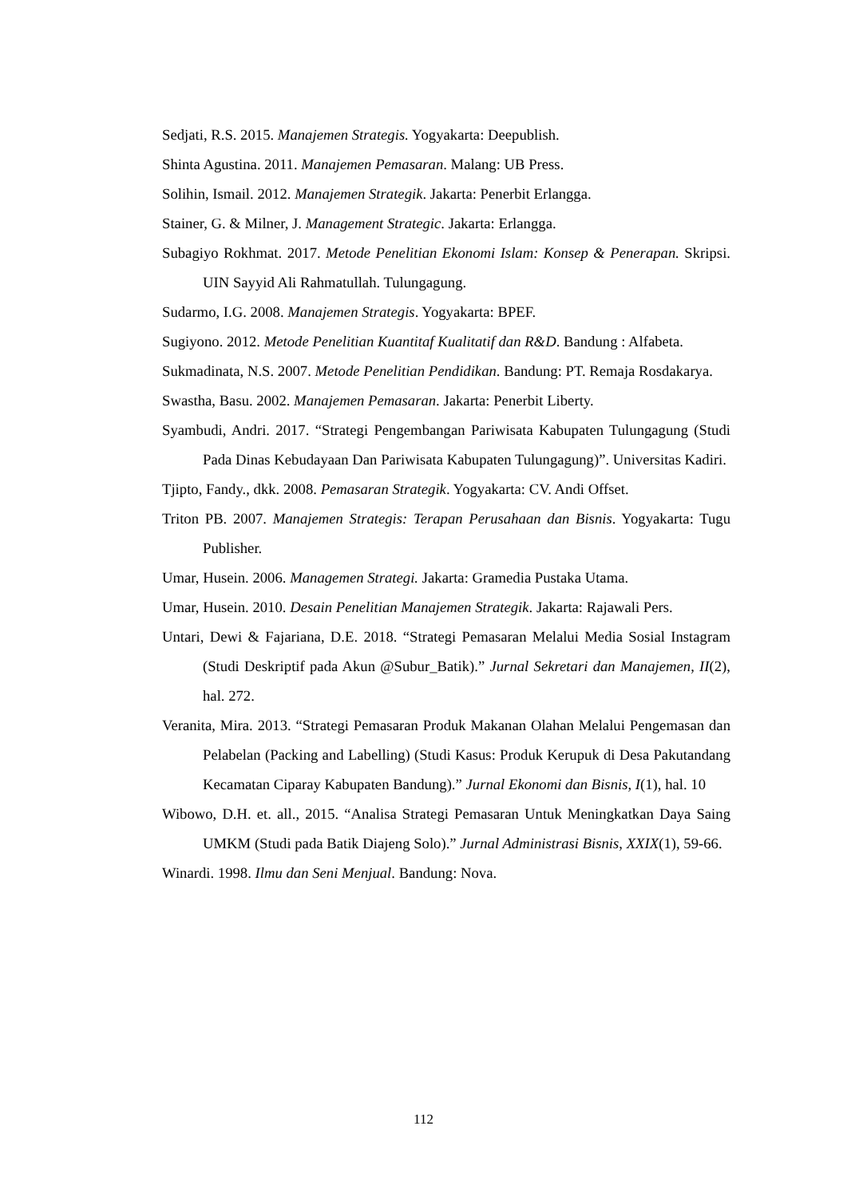Sedjati, R.S. 2015. Manajemen Strategis. Yogyakarta: Deepublish.
Shinta Agustina. 2011. Manajemen Pemasaran. Malang: UB Press.
Solihin, Ismail. 2012. Manajemen Strategik. Jakarta: Penerbit Erlangga.
Stainer, G. & Milner, J. Management Strategic. Jakarta: Erlangga.
Subagiyo Rokhmat. 2017. Metode Penelitian Ekonomi Islam: Konsep & Penerapan. Skripsi. UIN Sayyid Ali Rahmatullah. Tulungagung.
Sudarmo, I.G. 2008. Manajemen Strategis. Yogyakarta: BPEF.
Sugiyono. 2012. Metode Penelitian Kuantitaf Kualitatif dan R&D. Bandung : Alfabeta.
Sukmadinata, N.S. 2007. Metode Penelitian Pendidikan. Bandung: PT. Remaja Rosdakarya.
Swastha, Basu. 2002. Manajemen Pemasaran. Jakarta: Penerbit Liberty.
Syambudi, Andri. 2017. “Strategi Pengembangan Pariwisata Kabupaten Tulungagung (Studi Pada Dinas Kebudayaan Dan Pariwisata Kabupaten Tulungagung)”. Universitas Kadiri.
Tjipto, Fandy., dkk. 2008. Pemasaran Strategik. Yogyakarta: CV. Andi Offset.
Triton PB. 2007. Manajemen Strategis: Terapan Perusahaan dan Bisnis. Yogyakarta: Tugu Publisher.
Umar, Husein. 2006. Managemen Strategi. Jakarta: Gramedia Pustaka Utama.
Umar, Husein. 2010. Desain Penelitian Manajemen Strategik. Jakarta: Rajawali Pers.
Untari, Dewi & Fajariana, D.E. 2018. “Strategi Pemasaran Melalui Media Sosial Instagram (Studi Deskriptif pada Akun @Subur_Batik).” Jurnal Sekretari dan Manajemen, II(2), hal. 272.
Veranita, Mira. 2013. “Strategi Pemasaran Produk Makanan Olahan Melalui Pengemasan dan Pelabelan (Packing and Labelling) (Studi Kasus: Produk Kerupuk di Desa Pakutandang Kecamatan Ciparay Kabupaten Bandung).” Jurnal Ekonomi dan Bisnis, I(1), hal. 10
Wibowo, D.H. et. all., 2015. “Analisa Strategi Pemasaran Untuk Meningkatkan Daya Saing UMKM (Studi pada Batik Diajeng Solo).” Jurnal Administrasi Bisnis, XXIX(1), 59-66.
Winardi. 1998. Ilmu dan Seni Menjual. Bandung: Nova.
112